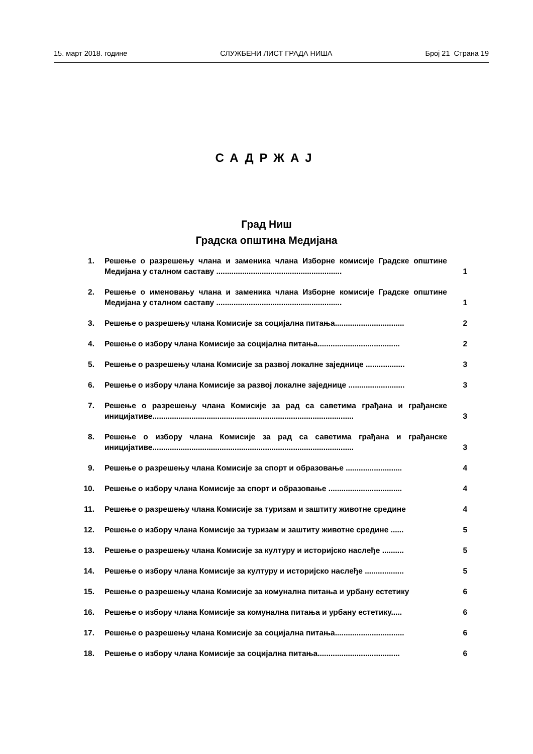15. март 2018. године СЛУЖБЕНИ ЛИСТ ГРАДА НИША Број 21 Страна 19
САДРЖАЈ
Град Ниш
Градска општина Медијана
| 1. | Решење о разрешењу члана и заменика члана Изборне комисије Градске општине Медијана у сталном саставу .......................................................... | 1 |
| 2. | Решење о именовању члана и заменика члана Изборне комисије Градске општине Медијана у сталном саставу .......................................................... | 1 |
| 3. | Решење о разрешењу члана Комисије за социјална питања................................ | 2 |
| 4. | Решење о избору члана Комисије за социјална питања...................................... | 2 |
| 5. | Решење о разрешењу члана Комисије за развој локалне заједнице .................. | 3 |
| 6. | Решење о избору члана Комисије за развој локалне заједнице .......................... | 3 |
| 7. | Решење о разрешењу члана Комисије за рад са саветима грађана и грађанске иницијативе............................................................................................. | 3 |
| 8. | Решење о избору члана Комисије за рад са саветима грађана и грађанске иницијативе............................................................................................. | 3 |
| 9. | Решење о разрешењу члана Комисије за спорт и образовање .......................... | 4 |
| 10. | Решење о избору члана Комисије за спорт и образовање .................................. | 4 |
| 11. | Решење о разрешењу члана Комисије за туризам и заштиту животне средине | 4 |
| 12. | Решење о избору члана Комисије за туризам и заштиту животне средине ...... | 5 |
| 13. | Решење о разрешењу члана Комисије за културу и историјско наслеђе .......... | 5 |
| 14. | Решење о избору члана Комисије за културу и историјско наслеђе .................. | 5 |
| 15. | Решење о разрешењу члана Комисије за комунална питања и урбану естетику | 6 |
| 16. | Решење о избору члана Комисије за комунална питања и урбану естетику..... | 6 |
| 17. | Решење о разрешењу члана Комисије за социјална питања................................ | 6 |
| 18. | Решење о избору члана Комисије за социјална питања...................................... | 6 |